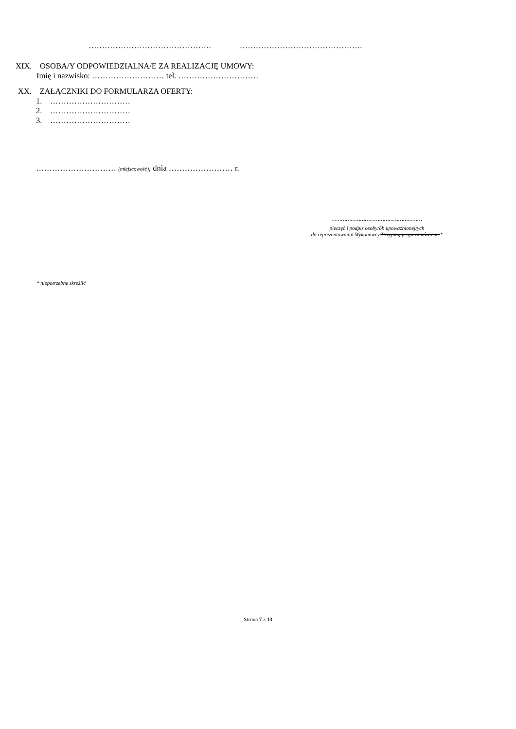………………………………………. ……………………………………….
XIX. OSOBA/Y ODPOWIEDZIALNA/E ZA REALIZACJĘ UMOWY:
Imię i nazwisko: ……………………… tel. …………………………
XX. ZAŁĄCZNIKI DO FORMULARZA OFERTY:
1. …………………………
2. …………………………
3. …………………………
………………………… (miejscowość), dnia …………………… r.
…………………………………………………
pieczęć i podpis osoby/ób upoważnionej/ych
do reprezentowania Wykonawcy/Przyjmującego zamówienie*
* niepotrzebne skreślić
Strona 7 z 13